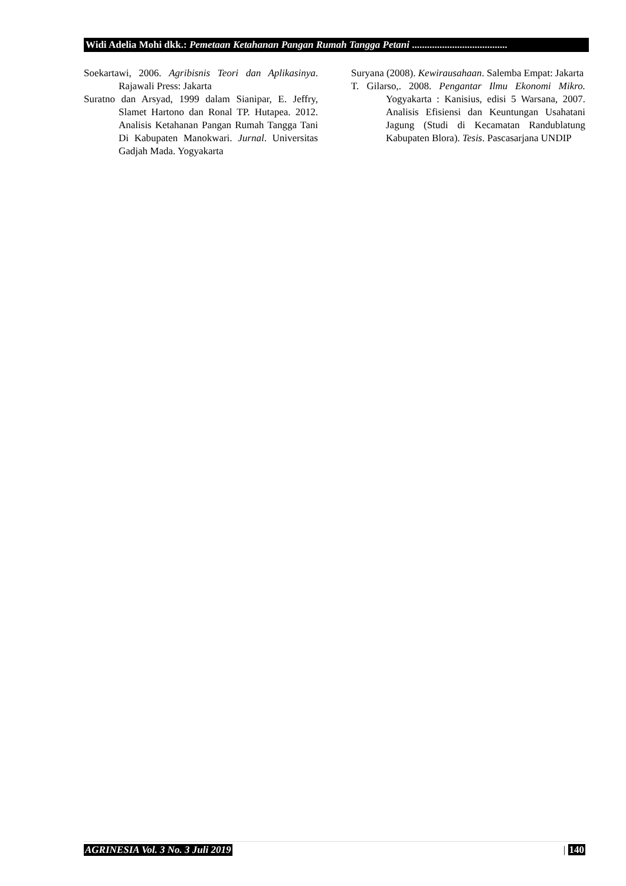Widi Adelia Mohi dkk.: Pemetaan Ketahanan Pangan Rumah Tangga Petani ......................................
Soekartawi, 2006. Agribisnis Teori dan Aplikasinya. Rajawali Press: Jakarta
Suratno dan Arsyad, 1999 dalam Sianipar, E. Jeffry, Slamet Hartono dan Ronal TP. Hutapea. 2012. Analisis Ketahanan Pangan Rumah Tangga Tani Di Kabupaten Manokwari. Jurnal. Universitas Gadjah Mada. Yogyakarta
Suryana (2008). Kewirausahaan. Salemba Empat: Jakarta
T. Gilarso,. 2008. Pengantar Ilmu Ekonomi Mikro. Yogyakarta : Kanisius, edisi 5 Warsana, 2007. Analisis Efisiensi dan Keuntungan Usahatani Jagung (Studi di Kecamatan Randublatung Kabupaten Blora). Tesis. Pascasarjana UNDIP
AGRINESIA Vol. 3 No. 3 Juli 2019 | 140